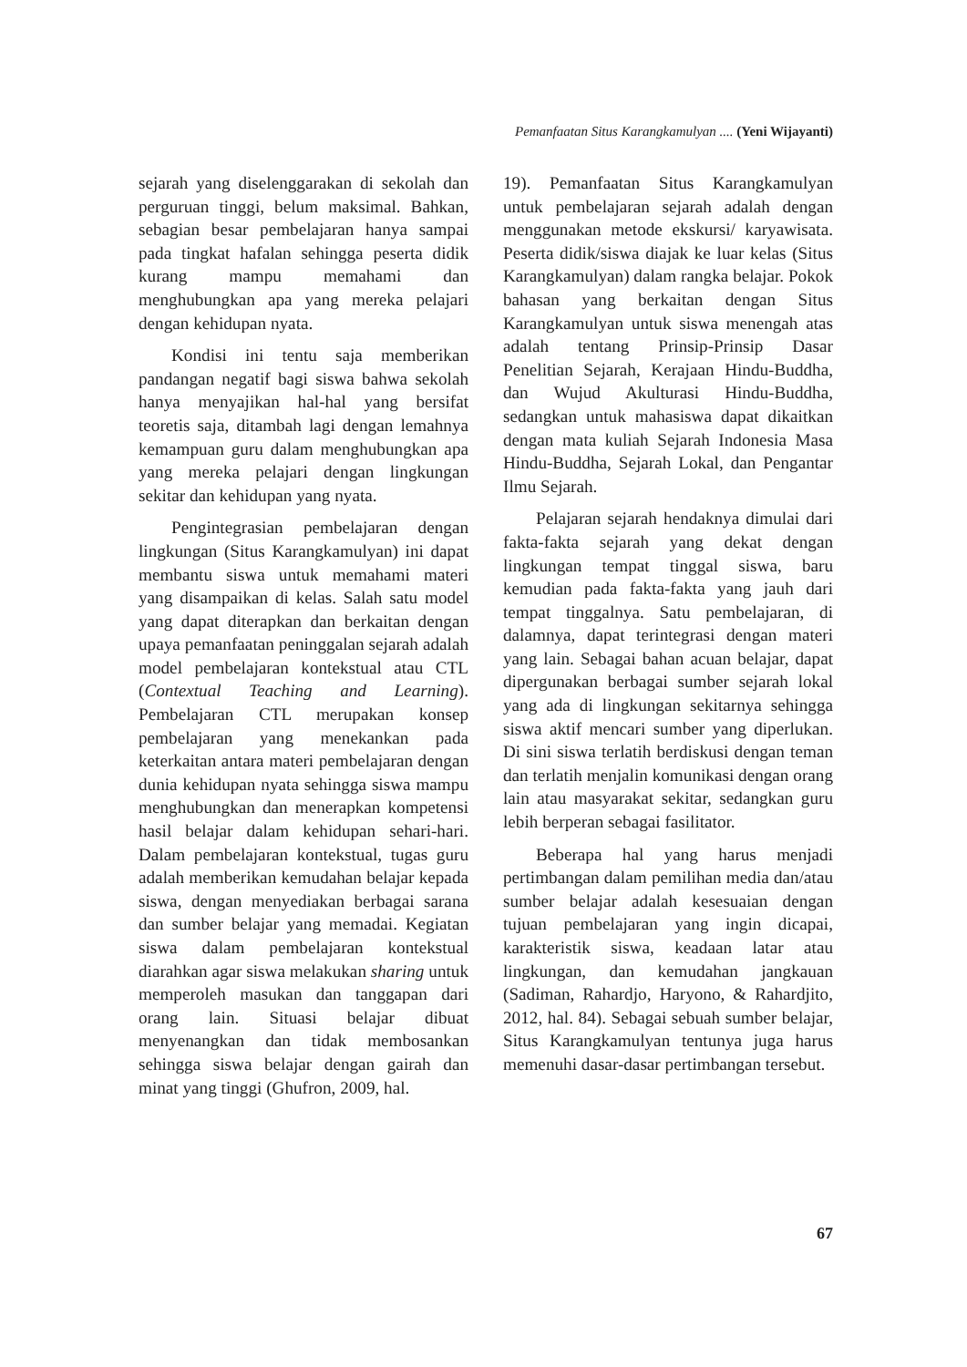Pemanfaatan Situs Karangkamulyan .... (Yeni Wijayanti)
sejarah yang diselenggarakan di sekolah dan perguruan tinggi, belum maksimal. Bahkan, sebagian besar pembelajaran hanya sampai pada tingkat hafalan sehingga peserta didik kurang mampu memahami dan menghubungkan apa yang mereka pelajari dengan kehidupan nyata.
Kondisi ini tentu saja memberikan pandangan negatif bagi siswa bahwa sekolah hanya menyajikan hal-hal yang bersifat teoretis saja, ditambah lagi dengan lemahnya kemampuan guru dalam menghubungkan apa yang mereka pelajari dengan lingkungan sekitar dan kehidupan yang nyata.
Pengintegrasian pembelajaran dengan lingkungan (Situs Karangkamulyan) ini dapat membantu siswa untuk memahami materi yang disampaikan di kelas. Salah satu model yang dapat diterapkan dan berkaitan dengan upaya pemanfaatan peninggalan sejarah adalah model pembelajaran kontekstual atau CTL (Contextual Teaching and Learning). Pembelajaran CTL merupakan konsep pembelajaran yang menekankan pada keterkaitan antara materi pembelajaran dengan dunia kehidupan nyata sehingga siswa mampu menghubungkan dan menerapkan kompetensi hasil belajar dalam kehidupan sehari-hari. Dalam pembelajaran kontekstual, tugas guru adalah memberikan kemudahan belajar kepada siswa, dengan menyediakan berbagai sarana dan sumber belajar yang memadai. Kegiatan siswa dalam pembelajaran kontekstual diarahkan agar siswa melakukan sharing untuk memperoleh masukan dan tanggapan dari orang lain. Situasi belajar dibuat menyenangkan dan tidak membosankan sehingga siswa belajar dengan gairah dan minat yang tinggi (Ghufron, 2009, hal.
19). Pemanfaatan Situs Karangkamulyan untuk pembelajaran sejarah adalah dengan menggunakan metode ekskursi/ karyawisata. Peserta didik/siswa diajak ke luar kelas (Situs Karangkamulyan) dalam rangka belajar. Pokok bahasan yang berkaitan dengan Situs Karangkamulyan untuk siswa menengah atas adalah tentang Prinsip-Prinsip Dasar Penelitian Sejarah, Kerajaan Hindu-Buddha, dan Wujud Akulturasi Hindu-Buddha, sedangkan untuk mahasiswa dapat dikaitkan dengan mata kuliah Sejarah Indonesia Masa Hindu-Buddha, Sejarah Lokal, dan Pengantar Ilmu Sejarah.
Pelajaran sejarah hendaknya dimulai dari fakta-fakta sejarah yang dekat dengan lingkungan tempat tinggal siswa, baru kemudian pada fakta-fakta yang jauh dari tempat tinggalnya. Satu pembelajaran, di dalamnya, dapat terintegrasi dengan materi yang lain. Sebagai bahan acuan belajar, dapat dipergunakan berbagai sumber sejarah lokal yang ada di lingkungan sekitarnya sehingga siswa aktif mencari sumber yang diperlukan. Di sini siswa terlatih berdiskusi dengan teman dan terlatih menjalin komunikasi dengan orang lain atau masyarakat sekitar, sedangkan guru lebih berperan sebagai fasilitator.
Beberapa hal yang harus menjadi pertimbangan dalam pemilihan media dan/atau sumber belajar adalah kesesuaian dengan tujuan pembelajaran yang ingin dicapai, karakteristik siswa, keadaan latar atau lingkungan, dan kemudahan jangkauan (Sadiman, Rahardjo, Haryono, & Rahardjito, 2012, hal. 84). Sebagai sebuah sumber belajar, Situs Karangkamulyan tentunya juga harus memenuhi dasar-dasar pertimbangan tersebut.
67